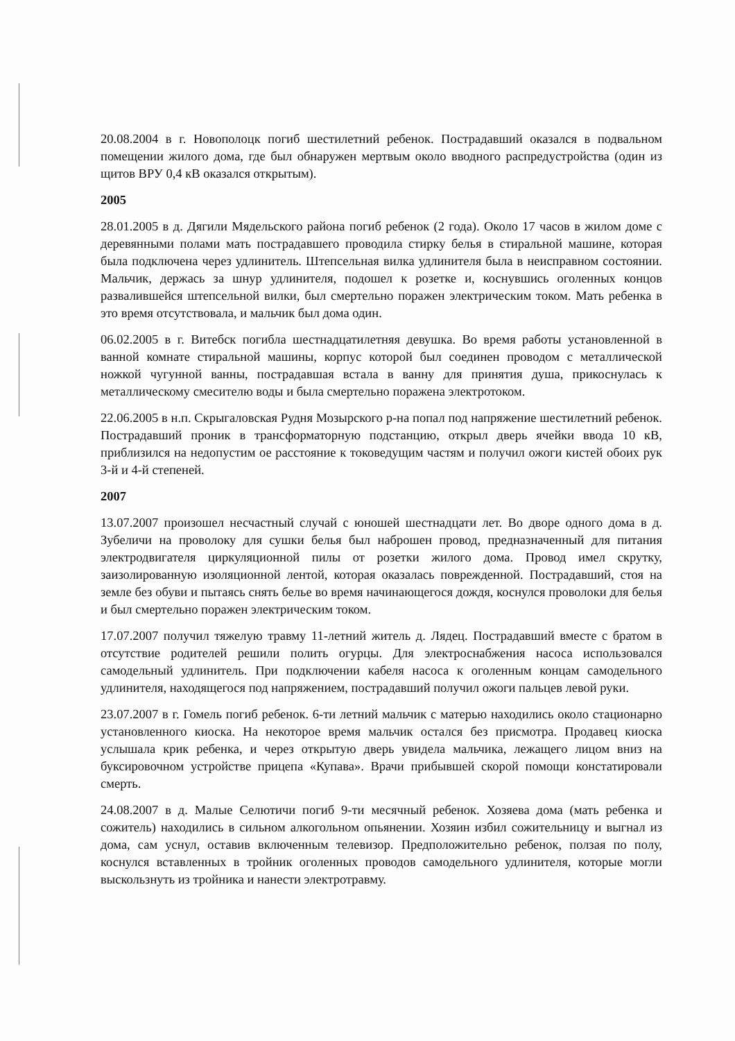20.08.2004 в г. Новополоцк погиб шестилетний ребенок. Пострадавший оказался в подвальном помещении жилого дома, где был обнаружен мертвым около вводного распредустройства (один из щитов ВРУ 0,4 кВ оказался открытым).
2005
28.01.2005 в д. Дягили Мядельского района погиб ребенок (2 года). Около 17 часов в жилом доме с деревянными полами мать пострадавшего проводила стирку белья в стиральной машине, которая была подключена через удлинитель. Штепсельная вилка удлинителя была в неисправном состоянии. Мальчик, держась за шнур удлинителя, подошел к розетке и, коснувшись оголенных концов развалившейся штепсельной вилки, был смертельно поражен электрическим током. Мать ребенка в это время отсутствовала, и мальчик был дома один.
06.02.2005 в г. Витебск погибла шестнадцатилетняя девушка. Во время работы установленной в ванной комнате стиральной машины, корпус которой был соединен проводом с металлической ножкой чугунной ванны, пострадавшая встала в ванну для принятия душа, прикоснулась к металлическому смесителю воды и была смертельно поражена электротоком.
22.06.2005 в н.п. Скрыгаловская Рудня Мозырского р-на попал под напряжение шестилетний ребенок. Пострадавший проник в трансформаторную подстанцию, открыл дверь ячейки ввода 10 кВ, приблизился на недопустим ое расстояние к токоведущим частям и получил ожоги кистей обоих рук 3-й и 4-й степеней.
2007
13.07.2007 произошел несчастный случай с юношей шестнадцати лет. Во дворе одного дома в д. Зубеличи на проволоку для сушки белья был наброшен провод, предназначенный для питания электродвигателя циркуляционной пилы от розетки жилого дома. Провод имел скрутку, заизолированную изоляционной лентой, которая оказалась поврежденной. Пострадавший, стоя на земле без обуви и пытаясь снять белье во время начинающегося дождя, коснулся проволоки для белья и был смертельно поражен электрическим током.
17.07.2007 получил тяжелую травму 11-летний житель д. Лядец. Пострадавший вместе с братом в отсутствие родителей решили полить огурцы. Для электроснабжения насоса использовался самодельный удлинитель. При подключении кабеля насоса к оголенным концам самодельного удлинителя, находящегося под напряжением, пострадавший получил ожоги пальцев левой руки.
23.07.2007 в г. Гомель погиб ребенок. 6-ти летний мальчик с матерью находились около стационарно установленного киоска. На некоторое время мальчик остался без присмотра. Продавец киоска услышала крик ребенка, и через открытую дверь увидела мальчика, лежащего лицом вниз на буксировочном устройстве прицепа «Купава». Врачи прибывшей скорой помощи констатировали смерть.
24.08.2007 в д. Малые Селютичи погиб 9-ти месячный ребенок. Хозяева дома (мать ребенка и сожитель) находились в сильном алкогольном опьянении. Хозяин избил сожительницу и выгнал из дома, сам уснул, оставив включенным телевизор. Предположительно ребенок, ползая по полу, коснулся вставленных в тройник оголенных проводов самодельного удлинителя, которые могли выскользнуть из тройника и нанести электротравму.